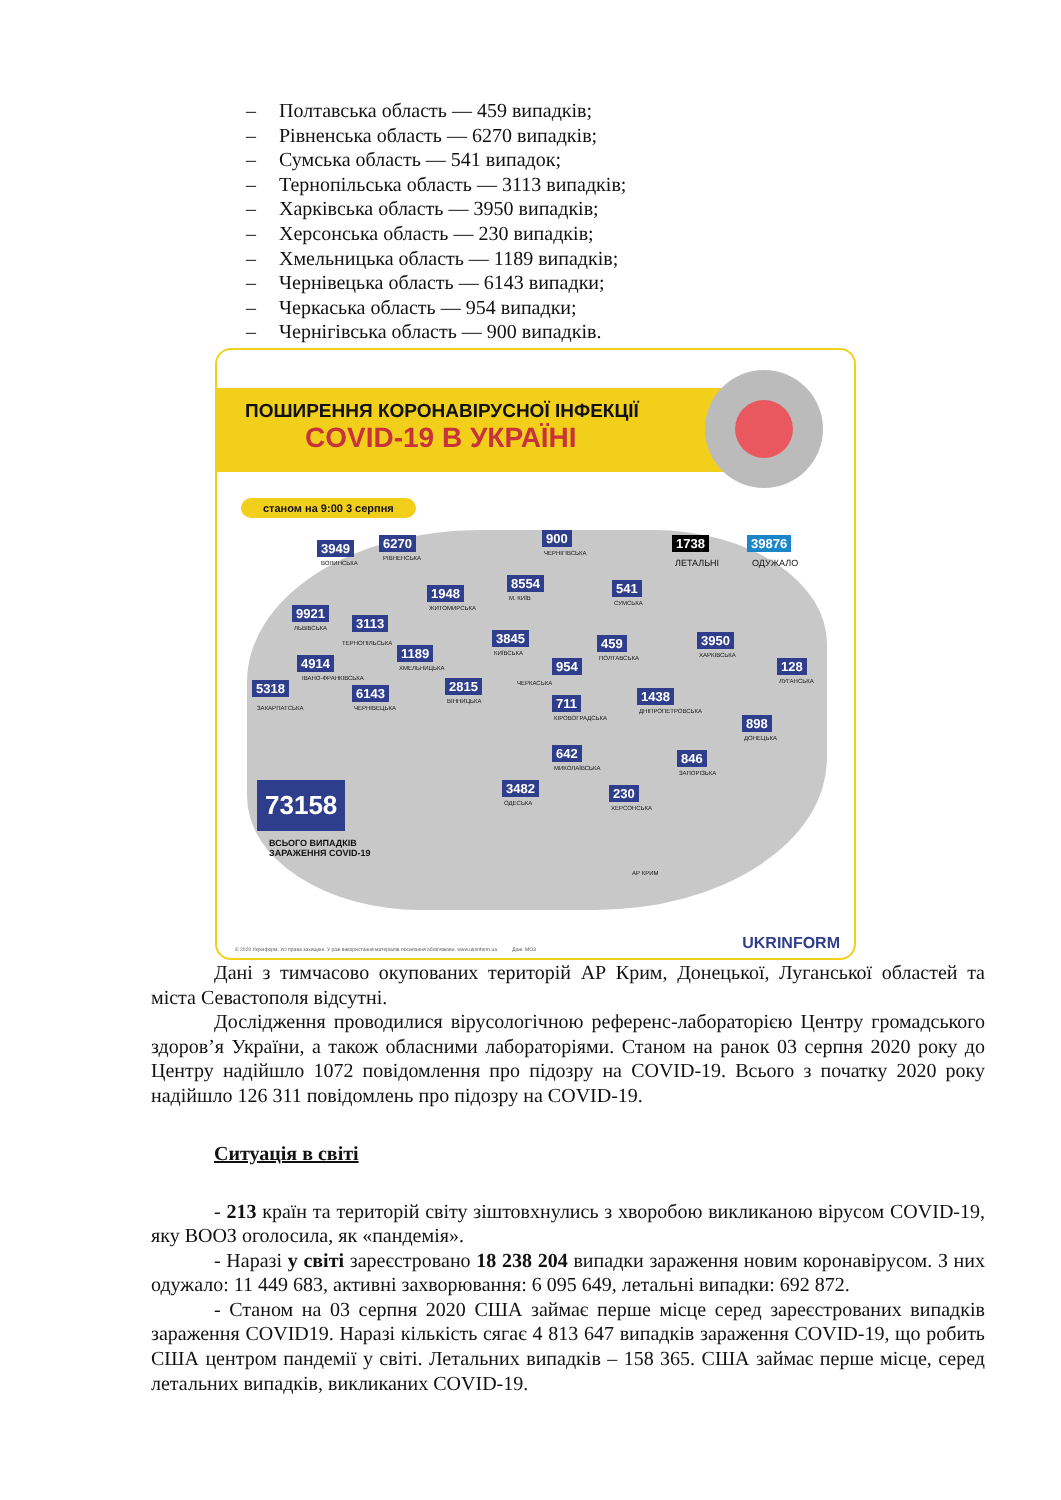– Полтавська область — 459 випадків;
– Рівненська область — 6270 випадків;
– Сумська область — 541 випадок;
– Тернопільська область — 3113 випадків;
– Харківська область — 3950 випадків;
– Херсонська область — 230 випадків;
– Хмельницька область — 1189 випадків;
– Чернівецька область — 6143 випадки;
– Черкаська область — 954 випадки;
– Чернігівська область — 900 випадків.
ПОШИРЕННЯ КОРОНАВІРУСНОЇ ІНФЕКЦІЇ
COVID-19 В УКРАЇНІ
станом на 9:00 3 серпня
3949
ВОЛИНСЬКА
6270
РІВНЕНСЬКА
900
ЧЕРНІГІВСЬКА
1738
ЛЕТАЛЬНІ
39876
ОДУЖАЛО
1948
ЖИТОМИРСЬКА
8554
М. КИЇВ
541
СУМСЬКА
9921
ЛЬВІВСЬКА 3113
ТЕРНОПІЛЬСЬКА 3845
КИЇВСЬКА
459
ПОЛТАВСЬКА
3950
ХАРКІВСЬКА
1189
ХМЕЛЬНИЦЬКА
4914
ІВАНО-ФРАНКІВСЬКА
954
ЧЕРКАСЬКА
128
ЛУГАНСЬКА
5318
ЗАКАРПАТСЬКА
6143
ЧЕРНІВЕЦЬКА
2815
ВІННИЦЬКА 711
КІРОВОГРАДСЬКА
1438
ДНІПРОПЕТРОВСЬКА
898
ДОНЕЦЬКА
642
МИКОЛАЇВСЬКА
846
ЗАПОРІЗЬКА
3482
ОДЕСЬКА
230
ХЕРСОНСЬКА
АР КРИМ
73158
ВСЬОГО ВИПАДКІВ
ЗАРАЖЕННЯ COVID-19
© 2020 Укрінформ. Усі права захищені. У разі використання матеріалів посилання обов'язкове. www.ukrinform.ua Дані: МОЗ
UKRINFORM
Дані з тимчасово окупованих територій АР Крим, Донецької, Луганської областей та міста Севастополя відсутні.
Дослідження проводилися вірусологічною референс-лабораторією Центру громадського здоров’я України, а також обласними лабораторіями. Станом на ранок 03 серпня 2020 року до Центру надійшло 1072 повідомлення про підозру на COVID-19. Всього з початку 2020 року надійшло 126 311 повідомлень про підозру на COVID-19.
Ситуація в світі
- 213 країн та територій світу зіштовхнулись з хворобою викликаною вірусом COVID-19, яку ВООЗ оголосила, як «пандемія».
- Наразі у світі зареєстровано 18 238 204 випадки зараження новим коронавірусом. З них одужало: 11 449 683, активні захворювання: 6 095 649, летальні випадки: 692 872.
- Станом на 03 серпня 2020 США займає перше місце серед зареєстрованих випадків зараження COVID19. Наразі кількість сягає 4 813 647 випадків зараження COVID-19, що робить США центром пандемії у світі. Летальних випадків – 158 365. США займає перше місце, серед летальних випадків, викликаних COVID-19.